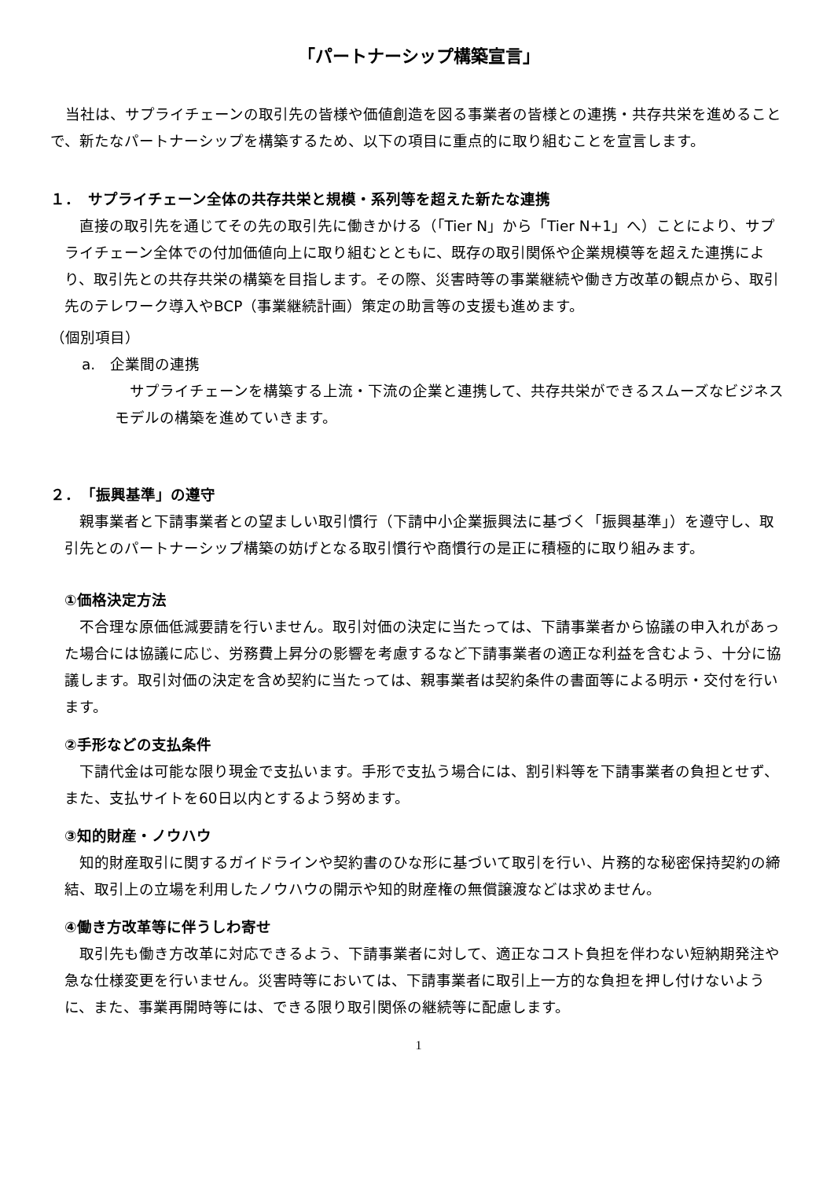「パートナーシップ構築宣言」
当社は、サプライチェーンの取引先の皆様や価値創造を図る事業者の皆様との連携・共存共栄を進めることで、新たなパートナーシップを構築するため、以下の項目に重点的に取り組むことを宣言します。
１．　サプライチェーン全体の共存共栄と規模・系列等を超えた新たな連携
直接の取引先を通じてその先の取引先に働きかける（「Tier N」から「Tier N+1」へ）ことにより、サプライチェーン全体での付加価値向上に取り組むとともに、既存の取引関係や企業規模等を超えた連携により、取引先との共存共栄の構築を目指します。その際、災害時等の事業継続や働き方改革の観点から、取引先のテレワーク導入やBCP（事業継続計画）策定の助言等の支援も進めます。
（個別項目）
a.　企業間の連携
サプライチェーンを構築する上流・下流の企業と連携して、共存共栄ができるスムーズなビジネスモデルの構築を進めていきます。
２．　「振興基準」の遵守
親事業者と下請事業者との望ましい取引慣行（下請中小企業振興法に基づく「振興基準」）を遵守し、取引先とのパートナーシップ構築の妨げとなる取引慣行や商慣行の是正に積極的に取り組みます。
①価格決定方法
不合理な原価低減要請を行いません。取引対価の決定に当たっては、下請事業者から協議の申入れがあった場合には協議に応じ、労務費上昇分の影響を考慮するなど下請事業者の適正な利益を含むよう、十分に協議します。取引対価の決定を含め契約に当たっては、親事業者は契約条件の書面等による明示・交付を行います。
②手形などの支払条件
下請代金は可能な限り現金で支払います。手形で支払う場合には、割引料等を下請事業者の負担とせず、また、支払サイトを60日以内とするよう努めます。
③知的財産・ノウハウ
知的財産取引に関するガイドラインや契約書のひな形に基づいて取引を行い、片務的な秘密保持契約の締結、取引上の立場を利用したノウハウの開示や知的財産権の無償譲渡などは求めません。
④働き方改革等に伴うしわ寄せ
取引先も働き方改革に対応できるよう、下請事業者に対して、適正なコスト負担を伴わない短納期発注や急な仕様変更を行いません。災害時等においては、下請事業者に取引上一方的な負担を押し付けないように、また、事業再開時等には、できる限り取引関係の継続等に配慮します。
1